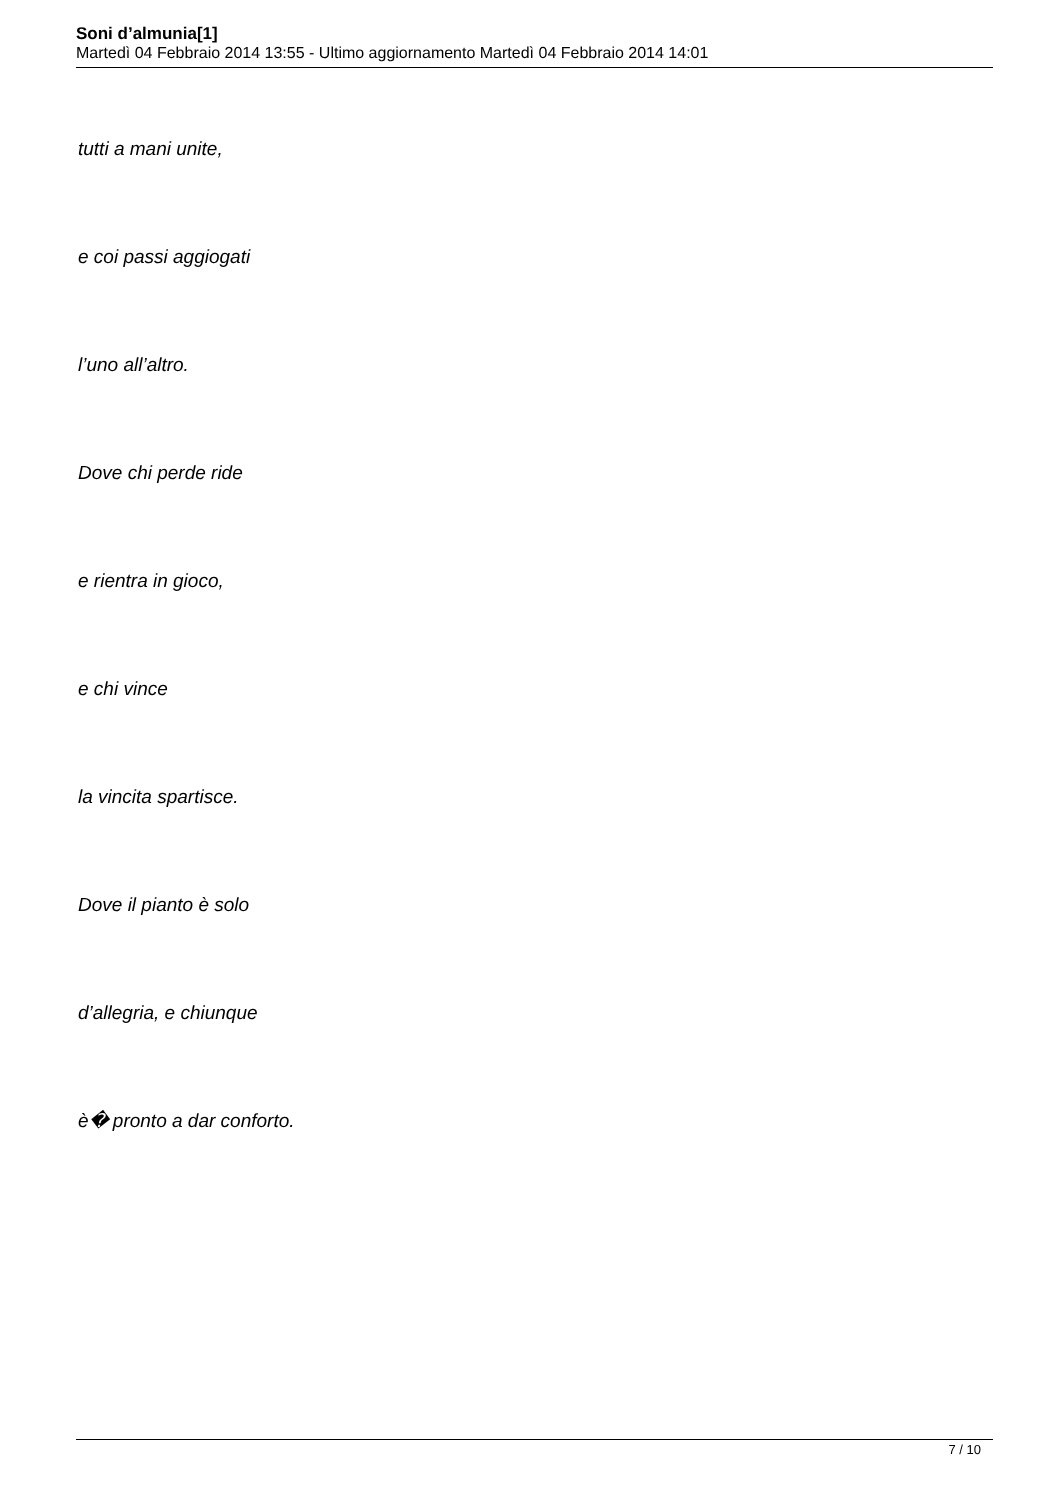Soni d’almunia[1]
Martedì 04 Febbraio 2014 13:55 - Ultimo aggiornamento Martedì 04 Febbraio 2014 14:01
tutti a mani unite,
e coi passi aggiogati
l’uno all’altro.
Dove chi perde ride
e rientra in gioco,
e chi vince
la vincita spartisce.
Dove il pianto è solo
d’allegria, e chiunque
è� pronto a dar conforto.
7 / 10